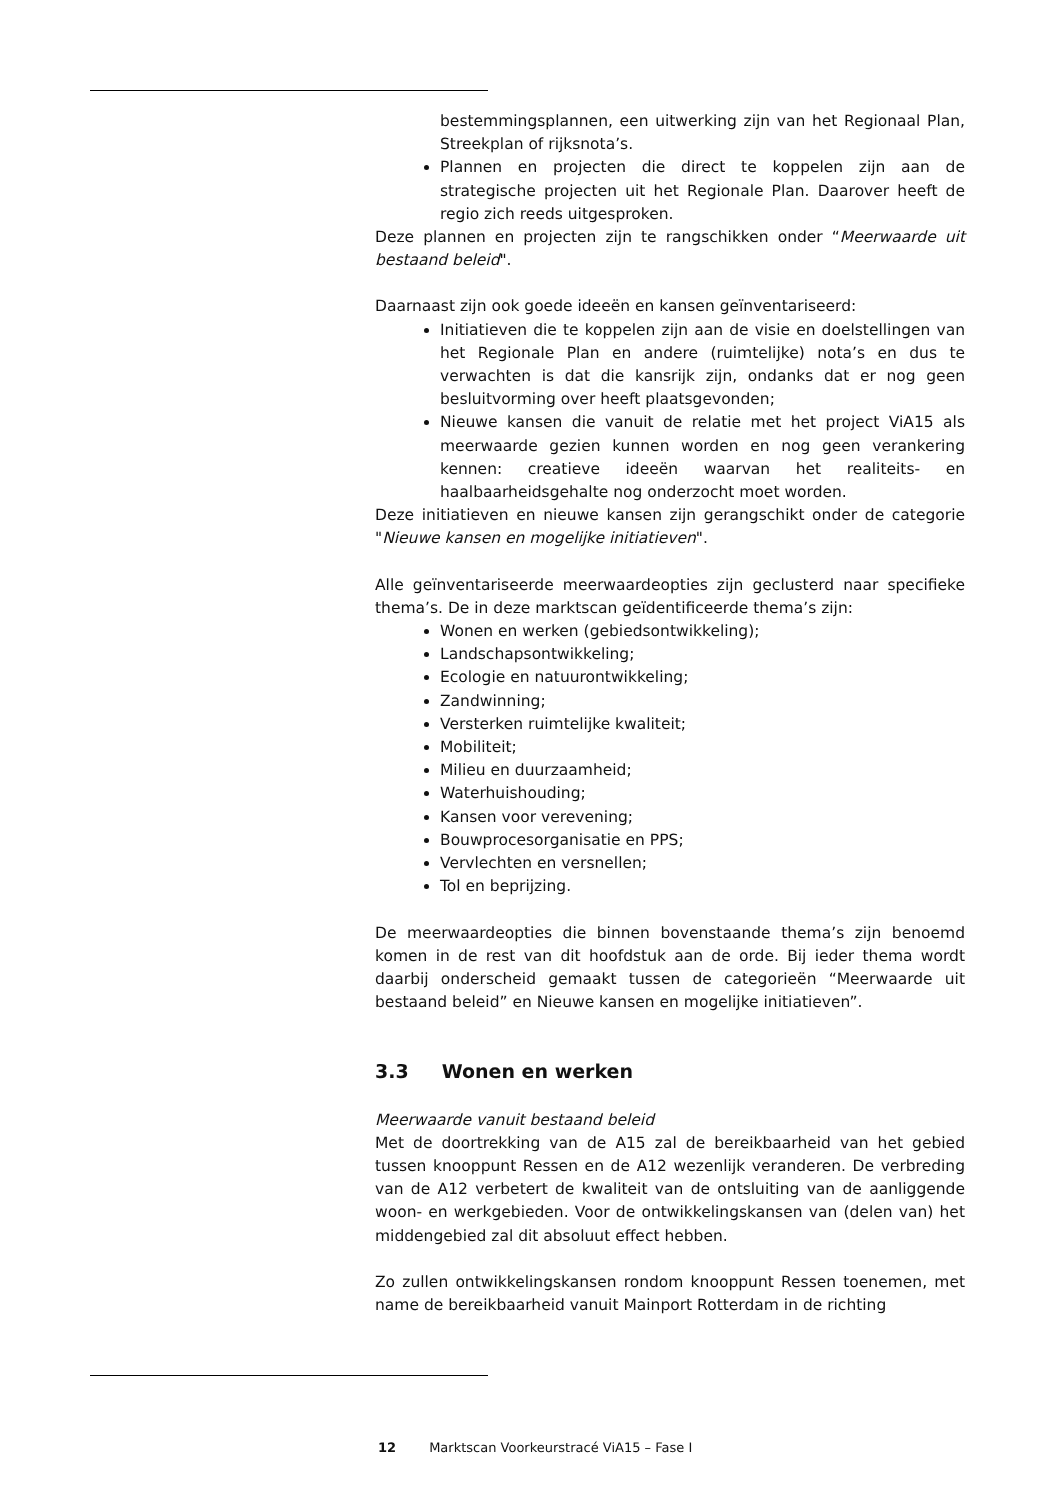bestemmingsplannen, een uitwerking zijn van het Regionaal Plan, Streekplan of rijksnota’s.
Plannen en projecten die direct te koppelen zijn aan de strategische projecten uit het Regionale Plan. Daarover heeft de regio zich reeds uitgesproken.
Deze plannen en projecten zijn te rangschikken onder “Meerwaarde uit bestaand beleid".
Daarnaast zijn ook goede ideeën en kansen geïnventariseerd:
Initiatieven die te koppelen zijn aan de visie en doelstellingen van het Regionale Plan en andere (ruimtelijke) nota’s en dus te verwachten is dat die kansrijk zijn, ondanks dat er nog geen besluitvorming over heeft plaatsgevonden;
Nieuwe kansen die vanuit de relatie met het project ViA15 als meerwaarde gezien kunnen worden en nog geen verankering kennen: creatieve ideeën waarvan het realiteits- en haalbaarheidsgehalte nog onderzocht moet worden.
Deze initiatieven en nieuwe kansen zijn gerangschikt onder de categorie "Nieuwe kansen en mogelijke initiatieven".
Alle geïnventariseerde meerwaardeopties zijn geclusterd naar specifieke thema’s. De in deze marktscan geïdentificeerde thema’s zijn:
Wonen en werken (gebiedsontwikkeling);
Landschapsontwikkeling;
Ecologie en natuurontwikkeling;
Zandwinning;
Versterken ruimtelijke kwaliteit;
Mobiliteit;
Milieu en duurzaamheid;
Waterhuishouding;
Kansen voor verevening;
Bouwprocesorganisatie en PPS;
Vervlechten en versnellen;
Tol en beprijzing.
De meerwaardeopties die binnen bovenstaande thema’s zijn benoemd komen in de rest van dit hoofdstuk aan de orde. Bij ieder thema wordt daarbij onderscheid gemaakt tussen de categorieën “Meerwaarde uit bestaand beleid” en Nieuwe kansen en mogelijke initiatieven”.
3.3 Wonen en werken
Meerwaarde vanuit bestaand beleid
Met de doortrekking van de A15 zal de bereikbaarheid van het gebied tussen knooppunt Ressen en de A12 wezenlijk veranderen. De verbreding van de A12 verbetert de kwaliteit van de ontsluiting van de aanliggende woon- en werkgebieden. Voor de ontwikkelingskansen van (delen van) het middengebied zal dit absoluut effect hebben.
Zo zullen ontwikkelingskansen rondom knooppunt Ressen toenemen, met name de bereikbaarheid vanuit Mainport Rotterdam in de richting
12 Marktscan Voorkeurstracé ViA15 – Fase I